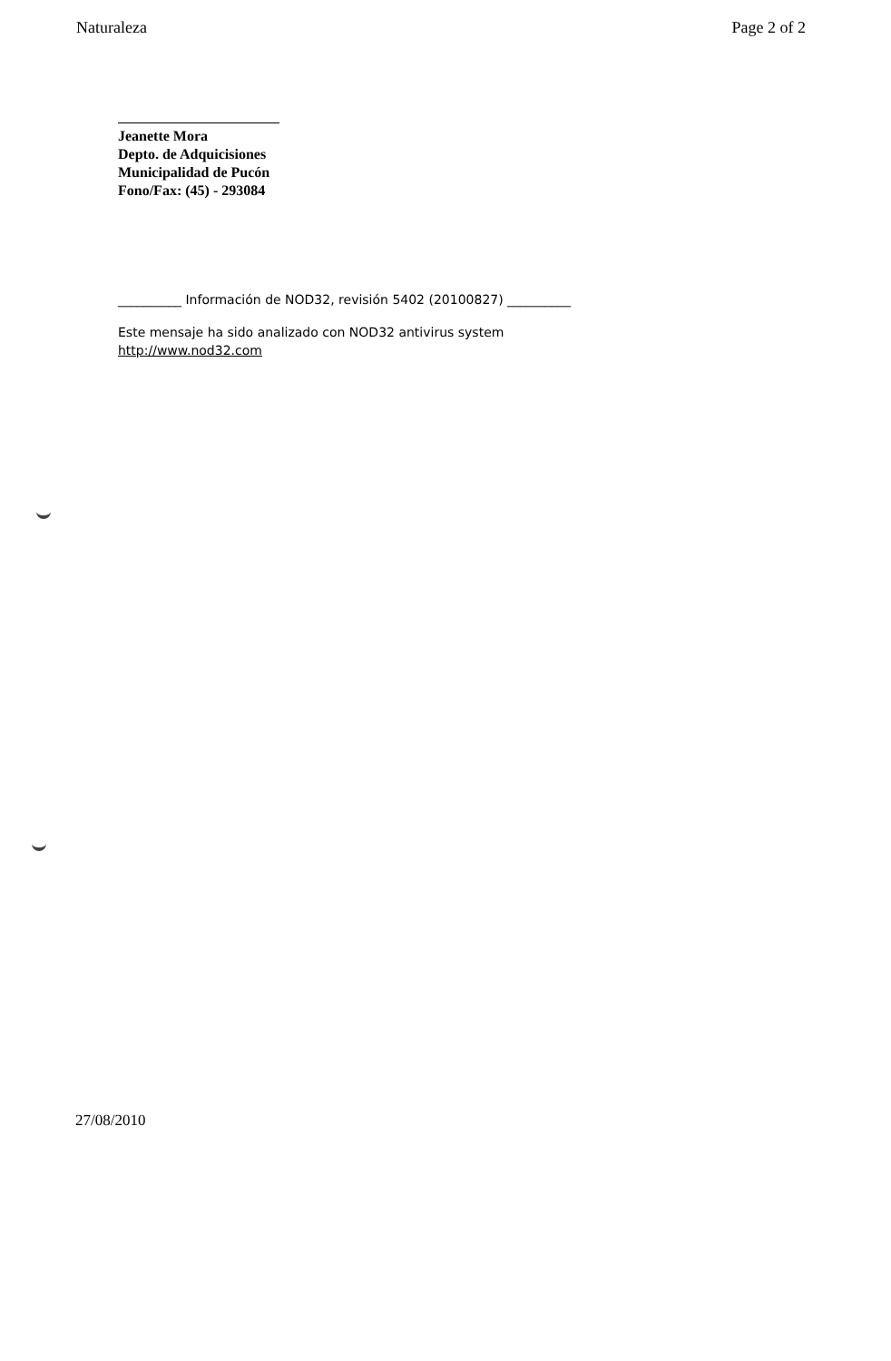Naturaleza Page 2 of 2
Jeanette Mora
Depto. de Adquicisiones
Municipalidad de Pucón
Fono/Fax: (45) - 293084
__________ Información de NOD32, revisión 5402 (20100827) __________
Este mensaje ha sido analizado con NOD32 antivirus system
http://www.nod32.com
27/08/2010